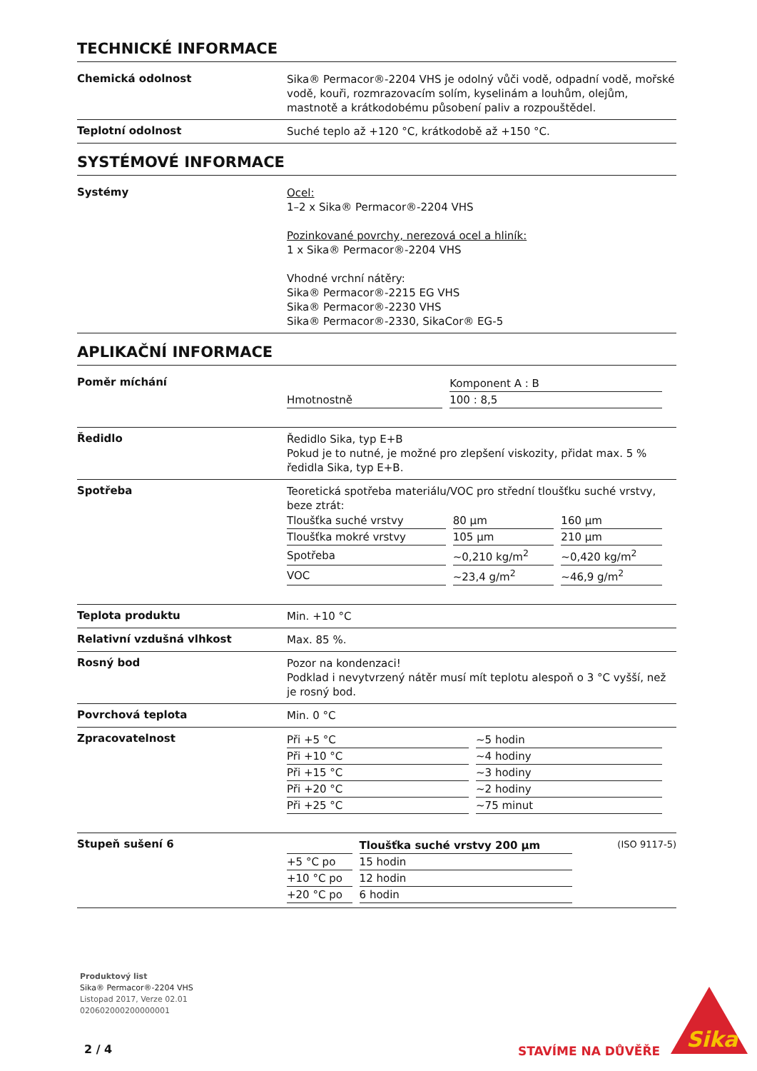TECHNICKÉ INFORMACE
Chemická odolnost
Sika® Permacor®-2204 VHS je odolný vůči vodě, odpadní vodě, mořské vodě, kouři, rozmrazovacím solím, kyselinám a louhům, olejům, mastnotě a krátkodobému působení paliv a rozpouštědel.
Teplotní odolnost
Suché teplo až +120 °C, krátkodobě až +150 °C.
SYSTÉMOVÉ INFORMACE
Systémy
Ocel:
1–2 x Sika® Permacor®-2204 VHS
Pozinkované povrchy, nerezová ocel a hliník:
1 x Sika® Permacor®-2204 VHS
Vhodné vrchní nátěry:
Sika® Permacor®-2215 EG VHS
Sika® Permacor®-2230 VHS
Sika® Permacor®-2330, SikaCor® EG-5
APLIKAČNÍ INFORMACE
Poměr míchání
| | Komponent A : B |
| --- | --- |
| Hmotnostně | 100 : 8,5 |
Ředidlo
Ředidlo Sika, typ E+B
Pokud je to nutné, je možné pro zlepšení viskozity, přidat max. 5 % ředidla Sika, typ E+B.
Spotřeba
Teoretická spotřeba materiálu/VOC pro střední tloušťku suché vrstvy, beze ztrát:
| Tloušťka suché vrstvy | 80 µm | 160 µm |
| Tloušťka mokré vrstvy | 105 µm | 210 µm |
| Spotřeba | ~0,210 kg/m<sup>2</sup> | ~0,420 kg/m<sup>2</sup> |
| VOC | ~23,4 g/m<sup>2</sup> | ~46,9 g/m<sup>2</sup> |
Teplota produktu
Min. +10 °C
Relativní vzdušná vlhkost
Max. 85 %.
Rosný bod
Pozor na kondenzaci!
Podklad i nevytvrzený nátěr musí mít teplotu alespoň o 3 °C vyšší, než je rosný bod.
Povrchová teplota
Min. 0 °C
Zpracovatelnost
| Při +5 °C | ~5 hodin |
| Při +10 °C | ~4 hodiny |
| Při +15 °C | ~3 hodiny |
| Při +20 °C | ~2 hodiny |
| Při +25 °C | ~75 minut |
Stupeň sušení 6
| | Tloušťka suché vrstvy 200 µm |
| --- | --- |
| +5 °C po | 15 hodin |
| +10 °C po | 12 hodin |
| +20 °C po | 6 hodin |
(ISO 9117-5)
Produktový list
Sika® Permacor®-2204 VHS
Listopad 2017, Verze 02.01
020602000200000001
2 / 4 STAVÍME NA DŮVĚŘE
Sika